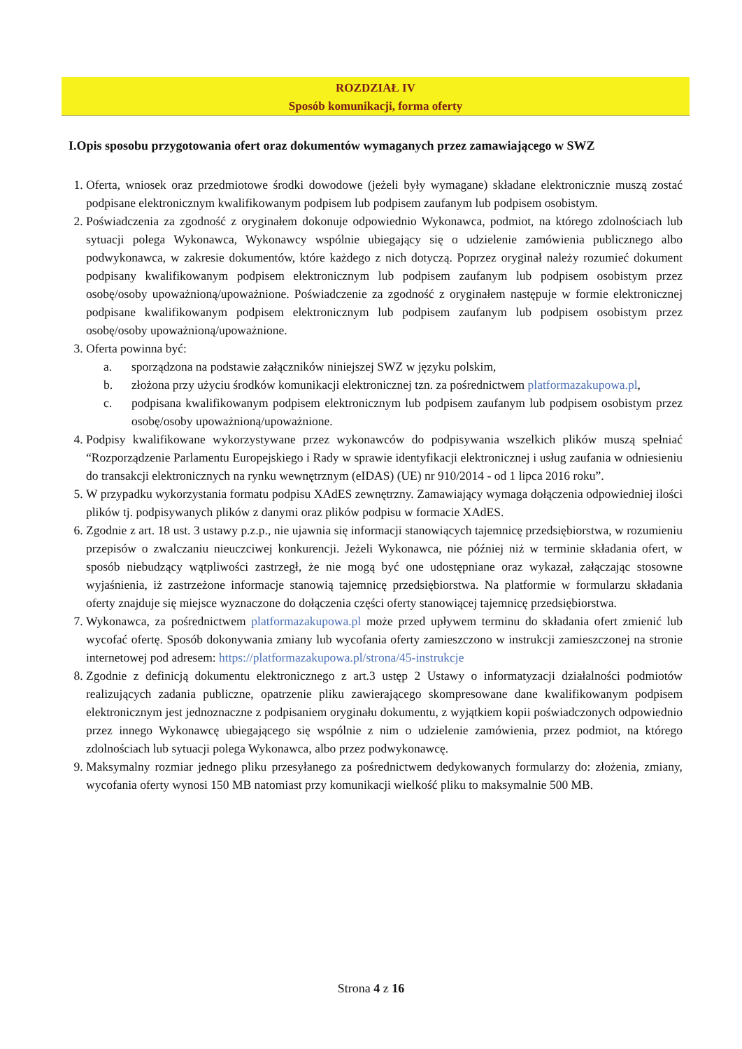ROZDZIAŁ IV
Sposób komunikacji, forma oferty
I.Opis sposobu przygotowania ofert oraz dokumentów wymaganych przez zamawiającego w SWZ
1. Oferta, wniosek oraz przedmiotowe środki dowodowe (jeżeli były wymagane) składane elektronicznie muszą zostać podpisane elektronicznym kwalifikowanym podpisem lub podpisem zaufanym lub podpisem osobistym.
2. Poświadczenia za zgodność z oryginałem dokonuje odpowiednio Wykonawca, podmiot, na którego zdolnościach lub sytuacji polega Wykonawca, Wykonawcy wspólnie ubiegający się o udzielenie zamówienia publicznego albo podwykonawca, w zakresie dokumentów, które każdego z nich dotyczą. Poprzez oryginał należy rozumieć dokument podpisany kwalifikowanym podpisem elektronicznym lub podpisem zaufanym lub podpisem osobistym przez osobę/osoby upoważnioną/upoważnione. Poświadczenie za zgodność z oryginałem następuje w formie elektronicznej podpisane kwalifikowanym podpisem elektronicznym lub podpisem zaufanym lub podpisem osobistym przez osobę/osoby upoważnioną/upoważnione.
3. Oferta powinna być:
a. sporządzona na podstawie załączników niniejszej SWZ w języku polskim,
b. złożona przy użyciu środków komunikacji elektronicznej tzn. za pośrednictwem platformazakupowa.pl,
c. podpisana kwalifikowanym podpisem elektronicznym lub podpisem zaufanym lub podpisem osobistym przez osobę/osoby upoważnioną/upoważnione.
4. Podpisy kwalifikowane wykorzystywane przez wykonawców do podpisywania wszelkich plików muszą spełniać “Rozporządzenie Parlamentu Europejskiego i Rady w sprawie identyfikacji elektronicznej i usług zaufania w odniesieniu do transakcji elektronicznych na rynku wewnętrznym (eIDAS) (UE) nr 910/2014 - od 1 lipca 2016 roku”.
5. W przypadku wykorzystania formatu podpisu XAdES zewnętrzny. Zamawiający wymaga dołączenia odpowiedniej ilości plików tj. podpisywanych plików z danymi oraz plików podpisu w formacie XAdES.
6. Zgodnie z art. 18 ust. 3 ustawy p.z.p., nie ujawnia się informacji stanowiących tajemnicę przedsiębiorstwa, w rozumieniu przepisów o zwalczaniu nieuczciwej konkurencji. Jeżeli Wykonawca, nie później niż w terminie składania ofert, w sposób niebudzący wątpliwości zastrzegł, że nie mogą być one udostępniane oraz wykazał, załączając stosowne wyjaśnienia, iż zastrzeżone informacje stanowią tajemnicę przedsiębiorstwa. Na platformie w formularzu składania oferty znajduje się miejsce wyznaczone do dołączenia części oferty stanowiącej tajemnicę przedsiębiorstwa.
7. Wykonawca, za pośrednictwem platformazakupowa.pl może przed upływem terminu do składania ofert zmienić lub wycofać ofertę. Sposób dokonywania zmiany lub wycofania oferty zamieszczono w instrukcji zamieszczonej na stronie internetowej pod adresem: https://platformazakupowa.pl/strona/45-instrukcje
8. Zgodnie z definicją dokumentu elektronicznego z art.3 ustęp 2 Ustawy o informatyzacji działalności podmiotów realizujących zadania publiczne, opatrzenie pliku zawierającego skompresowane dane kwalifikowanym podpisem elektronicznym jest jednoznaczne z podpisaniem oryginału dokumentu, z wyjątkiem kopii poświadczonych odpowiednio przez innego Wykonawcę ubiegającego się wspólnie z nim o udzielenie zamówienia, przez podmiot, na którego zdolnościach lub sytuacji polega Wykonawca, albo przez podwykonawcę.
9. Maksymalny rozmiar jednego pliku przesyłanego za pośrednictwem dedykowanych formularzy do: złożenia, zmiany, wycofania oferty wynosi 150 MB natomiast przy komunikacji wielkość pliku to maksymalnie 500 MB.
Strona 4 z 16